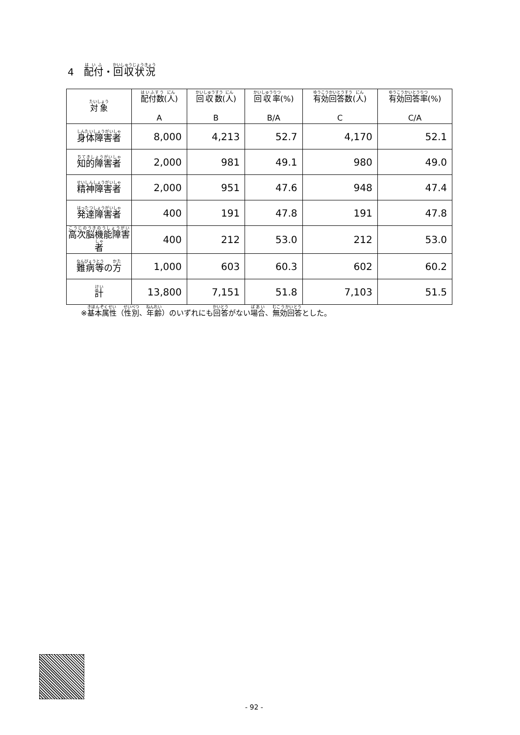4　配付・回収状況
| 対象 | 配付数 ( 人 ) A | 回収数 ( 人 ) B | 回収率 (%) B/A | 有効回答数 ( 人 ) C | 有効回答率 (%) C/A |
| --- | --- | --- | --- | --- | --- |
| 身体障害者 | 8,000 | 4,213 | 52.7 | 4,170 | 52.1 |
| 知的障害者 | 2,000 | 981 | 49.1 | 980 | 49.0 |
| 精神障害者 | 2,000 | 951 | 47.6 | 948 | 47.4 |
| 発達障害者 | 400 | 191 | 47.8 | 191 | 47.8 |
| 高次脳機能障害者 | 400 | 212 | 53.0 | 212 | 53.0 |
| 難病等 の 方 | 1,000 | 603 | 60.3 | 602 | 60.2 |
| 計 | 13,800 | 7,151 | 51.8 | 7,103 | 51.5 |
※基本属性（性別、年齢）のいずれにも回答がない場合、無効回答とした。
- 92 -